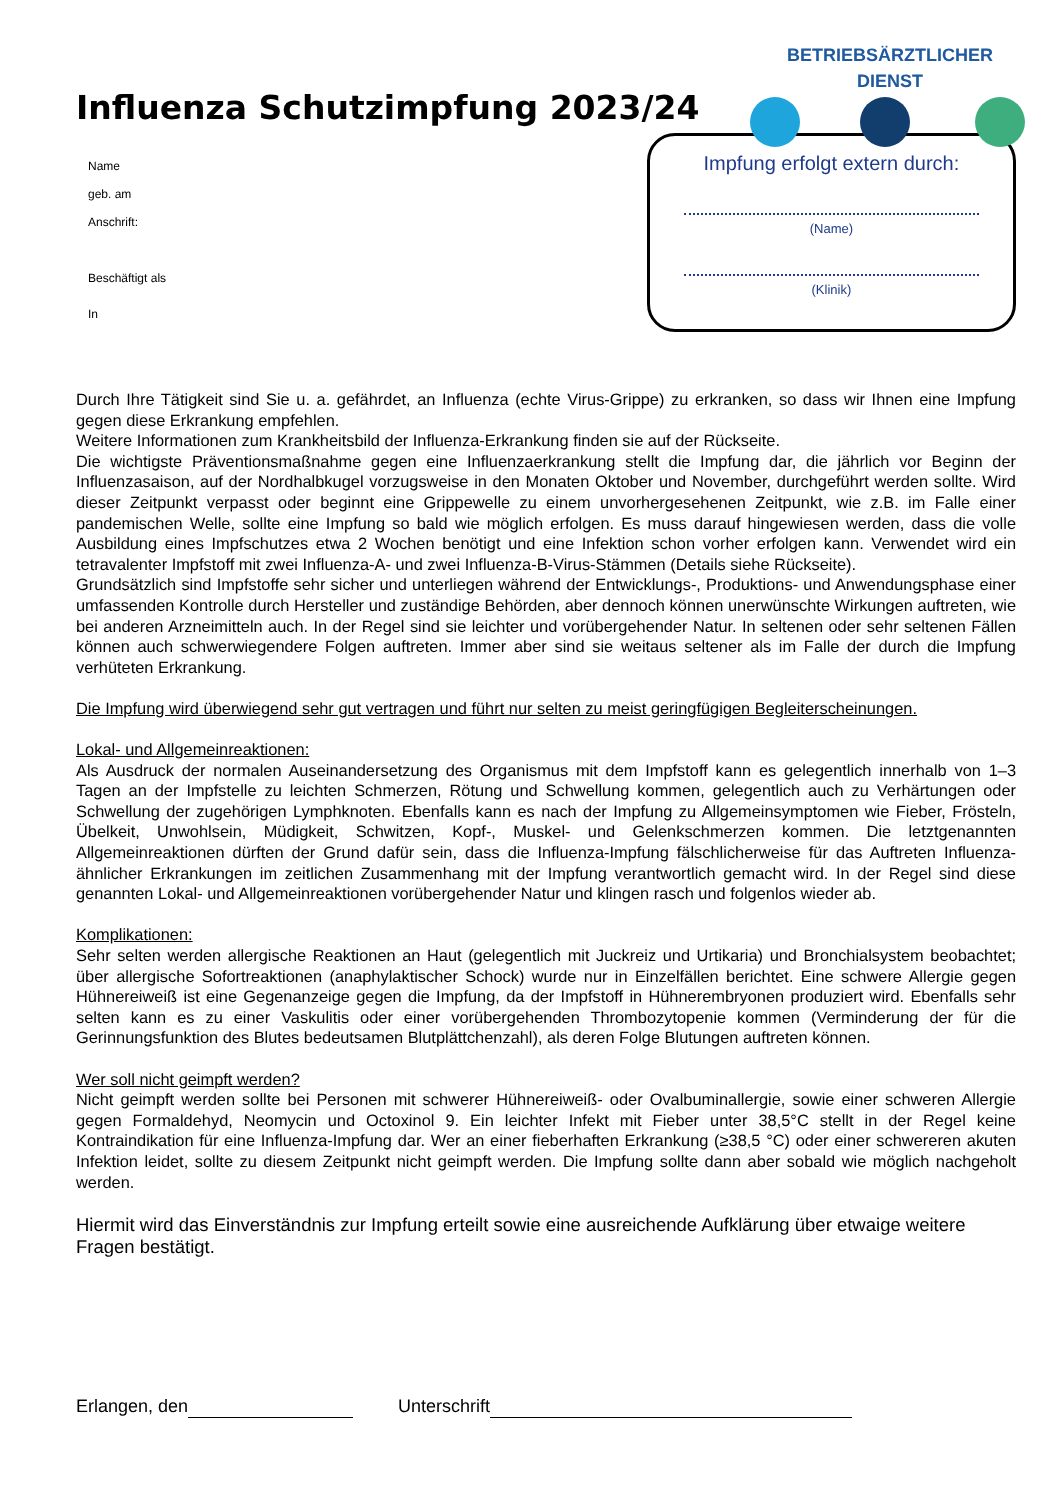BETRIEBSÄRZTLICHER
DIENST
Influenza Schutzimpfung 2023/24
Name
geb. am
Anschrift:
Beschäftigt als
In
Impfung erfolgt extern durch:
(Name)
(Klinik)
Durch Ihre Tätigkeit sind Sie u. a. gefährdet, an Influenza (echte Virus-Grippe) zu erkranken, so dass wir Ihnen eine Impfung gegen diese Erkrankung empfehlen.
Weitere Informationen zum Krankheitsbild der Influenza-Erkrankung finden sie auf der Rückseite.
Die wichtigste Präventionsmaßnahme gegen eine Influenzaerkrankung stellt die Impfung dar, die jährlich vor Beginn der Influenzasaison, auf der Nordhalbkugel vorzugsweise in den Monaten Oktober und November, durchgeführt werden sollte. Wird dieser Zeitpunkt verpasst oder beginnt eine Grippewelle zu einem unvorhergesehenen Zeitpunkt, wie z.B. im Falle einer pandemischen Welle, sollte eine Impfung so bald wie möglich erfolgen. Es muss darauf hingewiesen werden, dass die volle Ausbildung eines Impfschutzes etwa 2 Wochen benötigt und eine Infektion schon vorher erfolgen kann. Verwendet wird ein tetravalenter Impfstoff mit zwei Influenza-A- und zwei Influenza-B-Virus-Stämmen (Details siehe Rückseite).
Grundsätzlich sind Impfstoffe sehr sicher und unterliegen während der Entwicklungs-, Produktions- und Anwendungsphase einer umfassenden Kontrolle durch Hersteller und zuständige Behörden, aber dennoch können unerwünschte Wirkungen auftreten, wie bei anderen Arzneimitteln auch. In der Regel sind sie leichter und vorübergehender Natur. In seltenen oder sehr seltenen Fällen können auch schwerwiegendere Folgen auftreten. Immer aber sind sie weitaus seltener als im Falle der durch die Impfung verhüteten Erkrankung.
Die Impfung wird überwiegend sehr gut vertragen und führt nur selten zu meist geringfügigen Begleiterscheinungen.
Lokal- und Allgemeinreaktionen:
Als Ausdruck der normalen Auseinandersetzung des Organismus mit dem Impfstoff kann es gelegentlich innerhalb von 1–3 Tagen an der Impfstelle zu leichten Schmerzen, Rötung und Schwellung kommen, gelegentlich auch zu Verhärtungen oder Schwellung der zugehörigen Lymphknoten. Ebenfalls kann es nach der Impfung zu Allgemeinsymptomen wie Fieber, Frösteln, Übelkeit, Unwohlsein, Müdigkeit, Schwitzen, Kopf-, Muskel- und Gelenkschmerzen kommen. Die letztgenannten Allgemeinreaktionen dürften der Grund dafür sein, dass die Influenza-Impfung fälschlicherweise für das Auftreten Influenza-ähnlicher Erkrankungen im zeitlichen Zusammenhang mit der Impfung verantwortlich gemacht wird. In der Regel sind diese genannten Lokal- und Allgemeinreaktionen vorübergehender Natur und klingen rasch und folgenlos wieder ab.
Komplikationen:
Sehr selten werden allergische Reaktionen an Haut (gelegentlich mit Juckreiz und Urtikaria) und Bronchialsystem beobachtet; über allergische Sofortreaktionen (anaphylaktischer Schock) wurde nur in Einzelfällen berichtet. Eine schwere Allergie gegen Hühnereiweiß ist eine Gegenanzeige gegen die Impfung, da der Impfstoff in Hühnerembryonen produziert wird. Ebenfalls sehr selten kann es zu einer Vaskulitis oder einer vorübergehenden Thrombozytopenie kommen (Verminderung der für die Gerinnungsfunktion des Blutes bedeutsamen Blutplättchenzahl), als deren Folge Blutungen auftreten können.
Wer soll nicht geimpft werden?
Nicht geimpft werden sollte bei Personen mit schwerer Hühnereiweiß- oder Ovalbuminallergie, sowie einer schweren Allergie gegen Formaldehyd, Neomycin und Octoxinol 9. Ein leichter Infekt mit Fieber unter 38,5°C stellt in der Regel keine Kontraindikation für eine Influenza-Impfung dar. Wer an einer fieberhaften Erkrankung (≥38,5 °C) oder einer schwereren akuten Infektion leidet, sollte zu diesem Zeitpunkt nicht geimpft werden. Die Impfung sollte dann aber sobald wie möglich nachgeholt werden.
Hiermit wird das Einverständnis zur Impfung erteilt sowie eine ausreichende Aufklärung über etwaige weitere Fragen bestätigt.
Erlangen, den Unterschrift